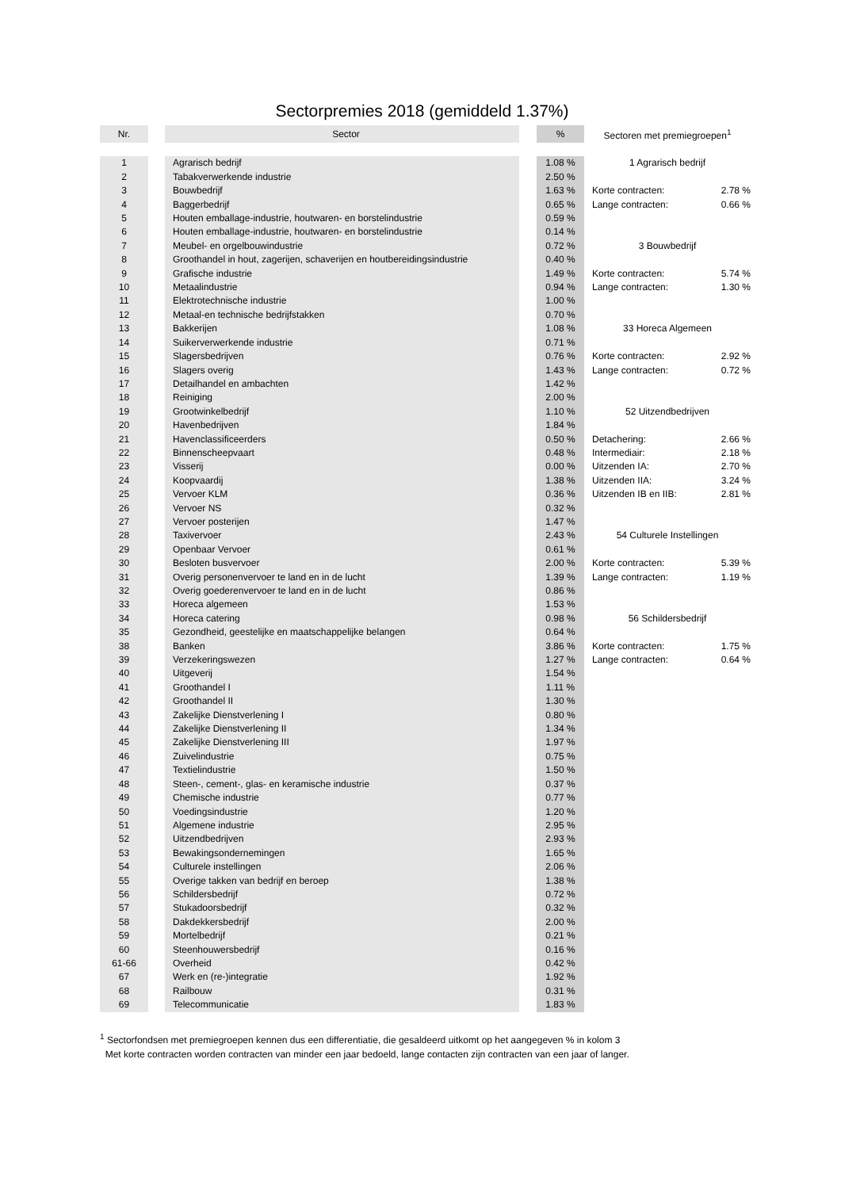Sectorpremies 2018 (gemiddeld 1.37%)
| Nr. | | Sector | | % | Sectoren met premiegroepen<sup>1</sup> | |
| --- | --- | --- | --- | --- | --- | --- |
| 1 | | Agrarisch bedrijf | | 1.08 % | 1 Agrarisch bedrijf | |
| 2 | | Tabakverwerkende industrie | | 2.50 % | | |
| 3 | | Bouwbedrijf | | 1.63 % | Korte contracten: | 2.78 % |
| 4 | | Baggerbedrijf | | 0.65 % | Lange contracten: | 0.66 % |
| 5 | | Houten emballage-industrie, houtwaren- en borstelindustrie | | 0.59 % | | |
| 6 | | Houten emballage-industrie, houtwaren- en borstelindustrie | | 0.14 % | | |
| 7 | | Meubel- en orgelbouwindustrie | | 0.72 % | 3 Bouwbedrijf | |
| 8 | | Groothandel in hout, zagerijen, schaverijen en houtbereidingsindustrie | | 0.40 % | | |
| 9 | | Grafische industrie | | 1.49 % | Korte contracten: | 5.74 % |
| 10 | | Metaalindustrie | | 0.94 % | Lange contracten: | 1.30 % |
| 11 | | Elektrotechnische industrie | | 1.00 % | | |
| 12 | | Metaal-en technische bedrijfstakken | | 0.70 % | | |
| 13 | | Bakkerijen | | 1.08 % | 33 Horeca Algemeen | |
| 14 | | Suikerverwerkende industrie | | 0.71 % | | |
| 15 | | Slagersbedrijven | | 0.76 % | Korte contracten: | 2.92 % |
| 16 | | Slagers overig | | 1.43 % | Lange contracten: | 0.72 % |
| 17 | | Detailhandel en ambachten | | 1.42 % | | |
| 18 | | Reiniging | | 2.00 % | | |
| 19 | | Grootwinkelbedrijf | | 1.10 % | 52 Uitzendbedrijven | |
| 20 | | Havenbedrijven | | 1.84 % | | |
| 21 | | Havenclassificeerders | | 0.50 % | Detachering: | 2.66 % |
| 22 | | Binnenscheepvaart | | 0.48 % | Intermediair: | 2.18 % |
| 23 | | Visserij | | 0.00 % | Uitzenden IA: | 2.70 % |
| 24 | | Koopvaardij | | 1.38 % | Uitzenden IIA: | 3.24 % |
| 25 | | Vervoer KLM | | 0.36 % | Uitzenden IB en IIB: | 2.81 % |
| 26 | | Vervoer NS | | 0.32 % | | |
| 27 | | Vervoer posterijen | | 1.47 % | | |
| 28 | | Taxivervoer | | 2.43 % | 54 Culturele Instellingen | |
| 29 | | Openbaar Vervoer | | 0.61 % | | |
| 30 | | Besloten busvervoer | | 2.00 % | Korte contracten: | 5.39 % |
| 31 | | Overig personenvervoer te land en in de lucht | | 1.39 % | Lange contracten: | 1.19 % |
| 32 | | Overig goederenvervoer te land en in de lucht | | 0.86 % | | |
| 33 | | Horeca algemeen | | 1.53 % | | |
| 34 | | Horeca catering | | 0.98 % | 56 Schildersbedrijf | |
| 35 | | Gezondheid, geestelijke en maatschappelijke belangen | | 0.64 % | | |
| 38 | | Banken | | 3.86 % | Korte contracten: | 1.75 % |
| 39 | | Verzekeringswezen | | 1.27 % | Lange contracten: | 0.64 % |
| 40 | | Uitgeverij | | 1.54 % | | |
| 41 | | Groothandel I | | 1.11 % | | |
| 42 | | Groothandel II | | 1.30 % | | |
| 43 | | Zakelijke Dienstverlening I | | 0.80 % | | |
| 44 | | Zakelijke Dienstverlening II | | 1.34 % | | |
| 45 | | Zakelijke Dienstverlening III | | 1.97 % | | |
| 46 | | Zuivelindustrie | | 0.75 % | | |
| 47 | | Textielindustrie | | 1.50 % | | |
| 48 | | Steen-, cement-, glas- en keramische industrie | | 0.37 % | | |
| 49 | | Chemische industrie | | 0.77 % | | |
| 50 | | Voedingsindustrie | | 1.20 % | | |
| 51 | | Algemene industrie | | 2.95 % | | |
| 52 | | Uitzendbedrijven | | 2.93 % | | |
| 53 | | Bewakingsondernemingen | | 1.65 % | | |
| 54 | | Culturele instellingen | | 2.06 % | | |
| 55 | | Overige takken van bedrijf en beroep | | 1.38 % | | |
| 56 | | Schildersbedrijf | | 0.72 % | | |
| 57 | | Stukadoorsbedrijf | | 0.32 % | | |
| 58 | | Dakdekkersbedrijf | | 2.00 % | | |
| 59 | | Mortelbedrijf | | 0.21 % | | |
| 60 | | Steenhouwersbedrijf | | 0.16 % | | |
| 61-66 | | Overheid | | 0.42 % | | |
| 67 | | Werk en (re-)integratie | | 1.92 % | | |
| 68 | | Railbouw | | 0.31 % | | |
| 69 | | Telecommunicatie | | 1.83 % | | |
<sup>1</sup> Sectorfondsen met premiegroepen kennen dus een differentiatie, die gesaldeerd uitkomt op het aangegeven % in kolom 3
Met korte contracten worden contracten van minder een jaar bedoeld, lange contacten zijn contracten van een jaar of langer.